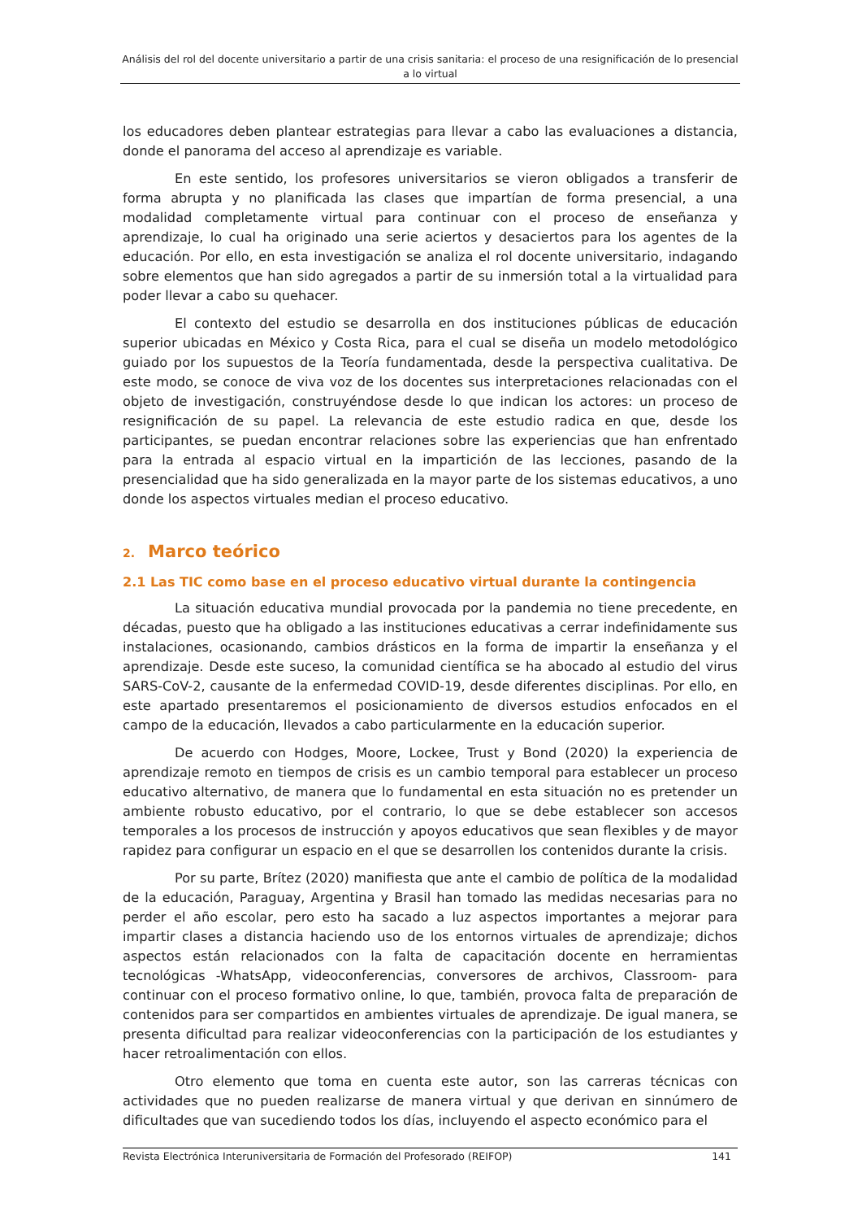Análisis del rol del docente universitario a partir de una crisis sanitaria: el proceso de una resignificación de lo presencial a lo virtual
los educadores deben plantear estrategias para llevar a cabo las evaluaciones a distancia, donde el panorama del acceso al aprendizaje es variable.
En este sentido, los profesores universitarios se vieron obligados a transferir de forma abrupta y no planificada las clases que impartían de forma presencial, a una modalidad completamente virtual para continuar con el proceso de enseñanza y aprendizaje, lo cual ha originado una serie aciertos y desaciertos para los agentes de la educación. Por ello, en esta investigación se analiza el rol docente universitario, indagando sobre elementos que han sido agregados a partir de su inmersión total a la virtualidad para poder llevar a cabo su quehacer.
El contexto del estudio se desarrolla en dos instituciones públicas de educación superior ubicadas en México y Costa Rica, para el cual se diseña un modelo metodológico guiado por los supuestos de la Teoría fundamentada, desde la perspectiva cualitativa. De este modo, se conoce de viva voz de los docentes sus interpretaciones relacionadas con el objeto de investigación, construyéndose desde lo que indican los actores: un proceso de resignificación de su papel. La relevancia de este estudio radica en que, desde los participantes, se puedan encontrar relaciones sobre las experiencias que han enfrentado para la entrada al espacio virtual en la impartición de las lecciones, pasando de la presencialidad que ha sido generalizada en la mayor parte de los sistemas educativos, a uno donde los aspectos virtuales median el proceso educativo.
2. Marco teórico
2.1 Las TIC como base en el proceso educativo virtual durante la contingencia
La situación educativa mundial provocada por la pandemia no tiene precedente, en décadas, puesto que ha obligado a las instituciones educativas a cerrar indefinidamente sus instalaciones, ocasionando, cambios drásticos en la forma de impartir la enseñanza y el aprendizaje. Desde este suceso, la comunidad científica se ha abocado al estudio del virus SARS-CoV-2, causante de la enfermedad COVID-19, desde diferentes disciplinas. Por ello, en este apartado presentaremos el posicionamiento de diversos estudios enfocados en el campo de la educación, llevados a cabo particularmente en la educación superior.
De acuerdo con Hodges, Moore, Lockee, Trust y Bond (2020) la experiencia de aprendizaje remoto en tiempos de crisis es un cambio temporal para establecer un proceso educativo alternativo, de manera que lo fundamental en esta situación no es pretender un ambiente robusto educativo, por el contrario, lo que se debe establecer son accesos temporales a los procesos de instrucción y apoyos educativos que sean flexibles y de mayor rapidez para configurar un espacio en el que se desarrollen los contenidos durante la crisis.
Por su parte, Brítez (2020) manifiesta que ante el cambio de política de la modalidad de la educación, Paraguay, Argentina y Brasil han tomado las medidas necesarias para no perder el año escolar, pero esto ha sacado a luz aspectos importantes a mejorar para impartir clases a distancia haciendo uso de los entornos virtuales de aprendizaje; dichos aspectos están relacionados con la falta de capacitación docente en herramientas tecnológicas -WhatsApp, videoconferencias, conversores de archivos, Classroom- para continuar con el proceso formativo online, lo que, también, provoca falta de preparación de contenidos para ser compartidos en ambientes virtuales de aprendizaje. De igual manera, se presenta dificultad para realizar videoconferencias con la participación de los estudiantes y hacer retroalimentación con ellos.
Otro elemento que toma en cuenta este autor, son las carreras técnicas con actividades que no pueden realizarse de manera virtual y que derivan en sinnúmero de dificultades que van sucediendo todos los días, incluyendo el aspecto económico para el
Revista Electrónica Interuniversitaria de Formación del Profesorado (REIFOP) 141